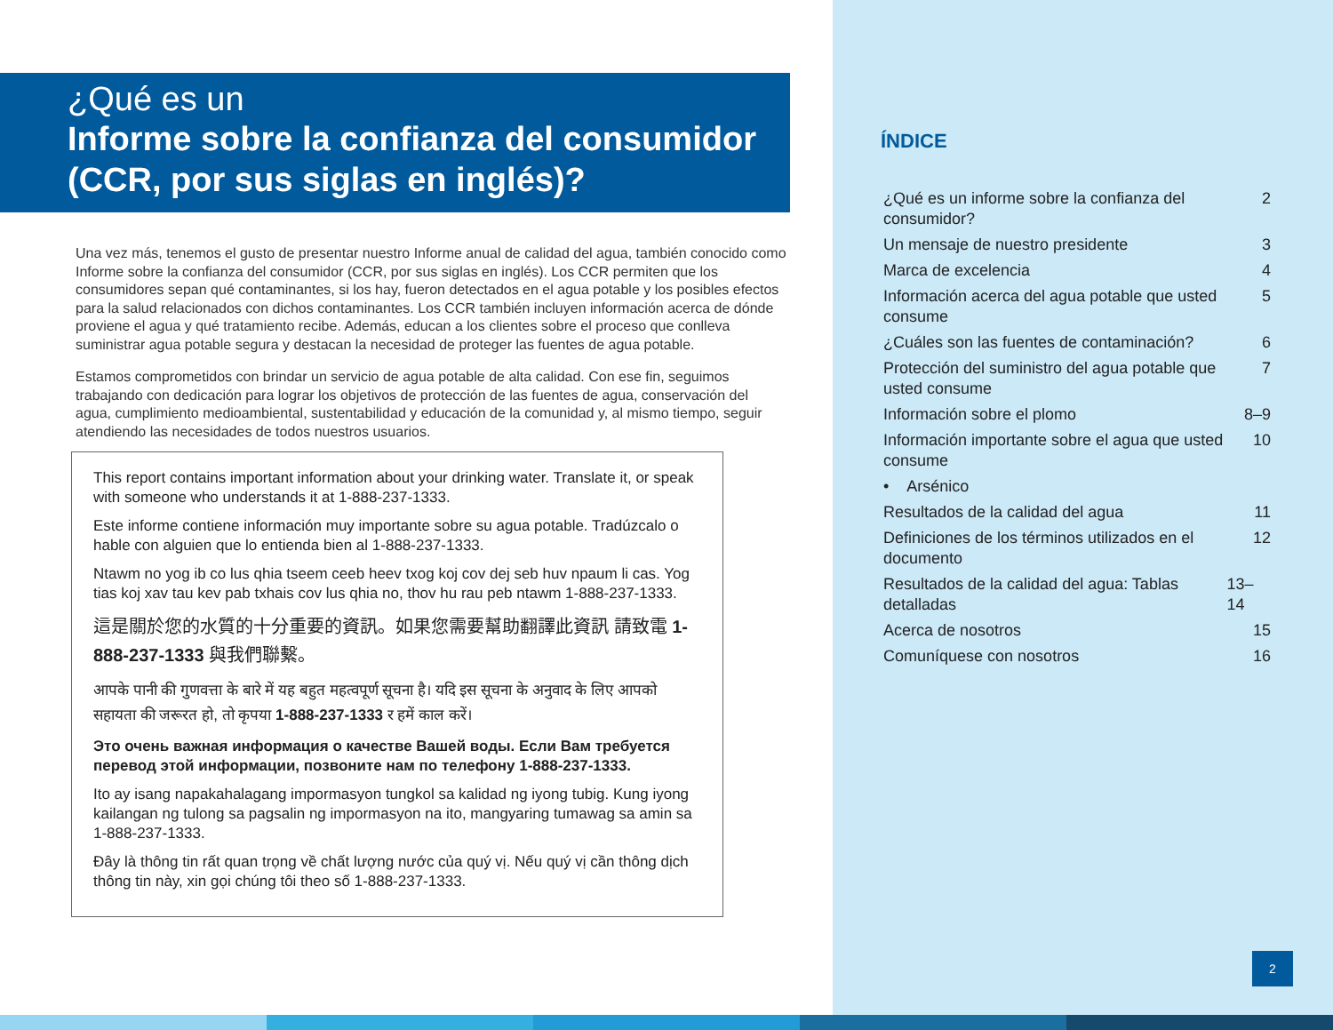¿Qué es un
Informe sobre la confianza del consumidor (CCR, por sus siglas en inglés)?
Una vez más, tenemos el gusto de presentar nuestro Informe anual de calidad del agua, también conocido como Informe sobre la confianza del consumidor (CCR, por sus siglas en inglés). Los CCR permiten que los consumidores sepan qué contaminantes, si los hay, fueron detectados en el agua potable y los posibles efectos para la salud relacionados con dichos contaminantes. Los CCR también incluyen información acerca de dónde proviene el agua y qué tratamiento recibe. Además, educan a los clientes sobre el proceso que conlleva suministrar agua potable segura y destacan la necesidad de proteger las fuentes de agua potable.
Estamos comprometidos con brindar un servicio de agua potable de alta calidad. Con ese fin, seguimos trabajando con dedicación para lograr los objetivos de protección de las fuentes de agua, conservación del agua, cumplimiento medioambiental, sustentabilidad y educación de la comunidad y, al mismo tiempo, seguir atendiendo las necesidades de todos nuestros usuarios.
This report contains important information about your drinking water. Translate it, or speak with someone who understands it at 1-888-237-1333.
Este informe contiene información muy importante sobre su agua potable. Tradúzcalo o hable con alguien que lo entienda bien al 1-888-237-1333.
Ntawm no yog ib co lus qhia tseem ceeb heev txog koj cov dej seb huv npaum li cas. Yog tias koj xav tau kev pab txhais cov lus qhia no, thov hu rau peb ntawm 1-888-237-1333.
這是關於您的水質的十分重要的資訊。如果您需要幫助翻譯此資訊 請致電 1-888-237-1333 與我們聯繫。
आपके पानी की गुणवत्ता के बारे में यह बहुत महत्वपूर्ण सूचना है। यदि इस सूचना के अनुवाद के लिए आपको सहायता की जरूरत हो, तो कृपया 1-888-237-1333 र हमें काल करें।
Это очень важная информация о качестве Вашей воды. Если Вам требуется перевод этой информации, позвоните нам по телефону 1-888-237-1333.
Ito ay isang napakahalagang impormasyon tungkol sa kalidad ng iyong tubig. Kung iyong kailangan ng tulong sa pagsalin ng impormasyon na ito, mangyaring tumawag sa amin sa 1-888-237-1333.
Đây là thông tin rất quan trọng về chất lượng nước của quý vị. Nếu quý vị cần thông dịch thông tin này, xin gọi chúng tôi theo số 1-888-237-1333.
ÍNDICE
¿Qué es un informe sobre la confianza del consumidor? 2
Un mensaje de nuestro presidente 3
Marca de excelencia 4
Información acerca del agua potable que usted consume 5
¿Cuáles son las fuentes de contaminación? 6
Protección del suministro del agua potable que usted consume 7
Información sobre el plomo 8–9
Información importante sobre el agua que usted consume 10
• Arsénico
Resultados de la calidad del agua 11
Definiciones de los términos utilizados en el documento 12
Resultados de la calidad del agua: Tablas detalladas 13–14
Acerca de nosotros 15
Comuníquese con nosotros 16
2